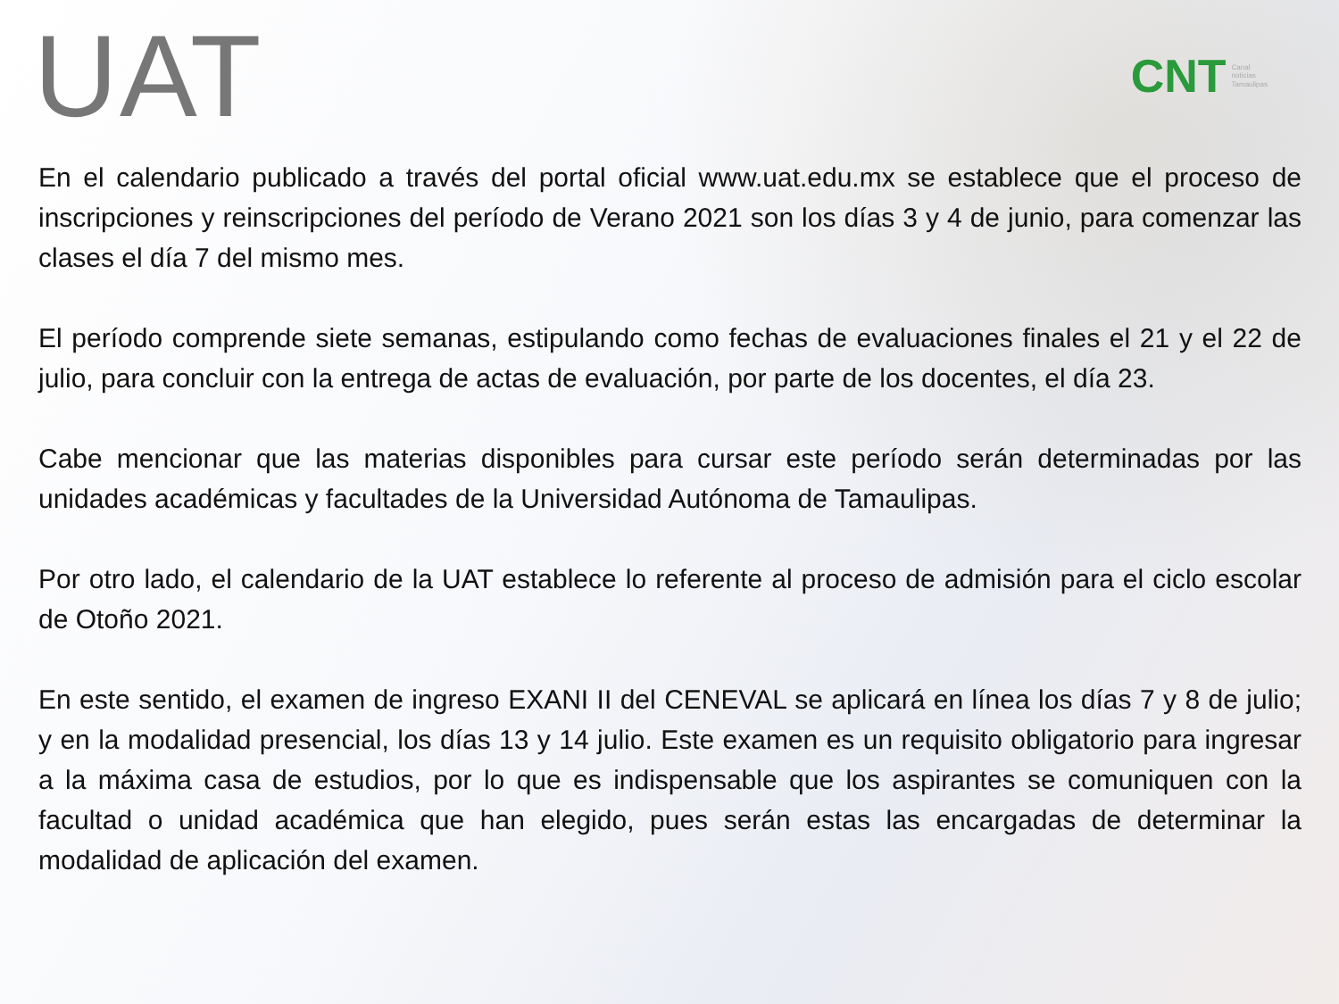UAT
CNT Canal
noticias
Tamaulipas
En el calendario publicado a través del portal oficial www.uat.edu.mx se establece que el proceso de inscripciones y reinscripciones del período de Verano 2021 son los días 3 y 4 de junio, para comenzar las clases el día 7 del mismo mes.
El período comprende siete semanas, estipulando como fechas de evaluaciones finales el 21 y el 22 de julio, para concluir con la entrega de actas de evaluación, por parte de los docentes, el día 23.
Cabe mencionar que las materias disponibles para cursar este período serán determinadas por las unidades académicas y facultades de la Universidad Autónoma de Tamaulipas.
Por otro lado, el calendario de la UAT establece lo referente al proceso de admisión para el ciclo escolar de Otoño 2021.
En este sentido, el examen de ingreso EXANI II del CENEVAL se aplicará en línea los días 7 y 8 de julio; y en la modalidad presencial, los días 13 y 14 julio. Este examen es un requisito obligatorio para ingresar a la máxima casa de estudios, por lo que es indispensable que los aspirantes se comuniquen con la facultad o unidad académica que han elegido, pues serán estas las encargadas de determinar la modalidad de aplicación del examen.